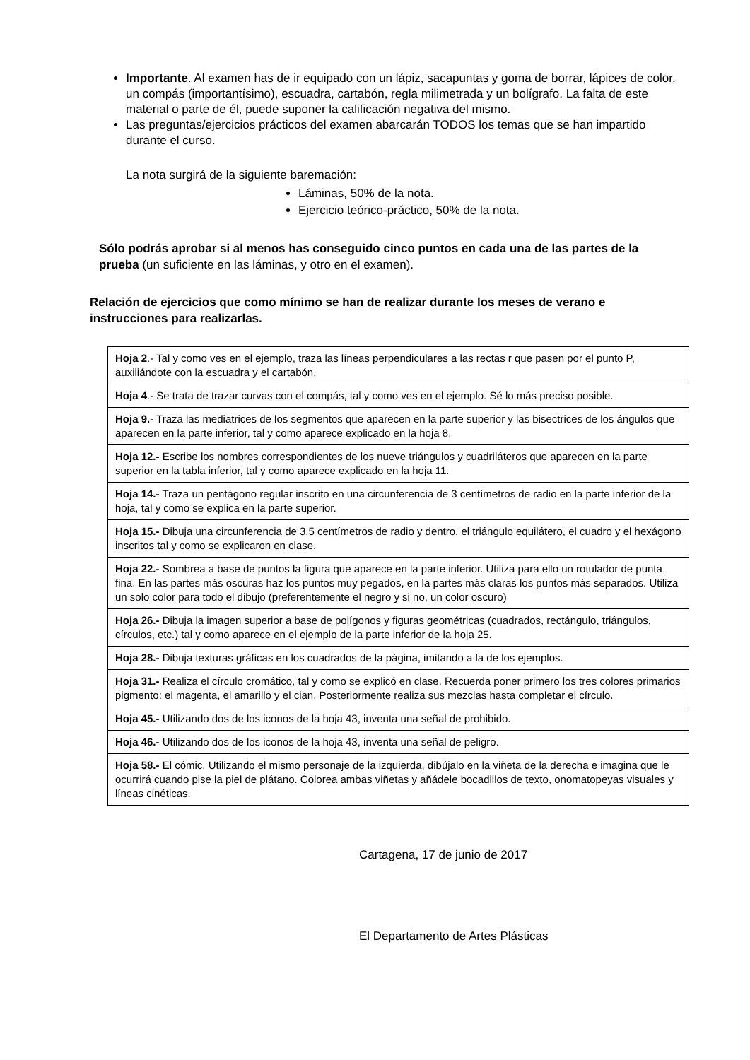Importante. Al examen has de ir equipado con un lápiz, sacapuntas y goma de borrar, lápices de color, un compás (importantísimo), escuadra, cartabón, regla milimetrada y un bolígrafo. La falta de este material o parte de él, puede suponer la calificación negativa del mismo.
Las preguntas/ejercicios prácticos del examen abarcarán TODOS los temas que se han impartido durante el curso.
La nota surgirá de la siguiente baremación:
Láminas, 50% de la nota.
Ejercicio teórico-práctico, 50% de la nota.
Sólo podrás aprobar si al menos has conseguido cinco puntos en cada una de las partes de la prueba (un suficiente en las láminas, y otro en el examen).
Relación de ejercicios que como mínimo se han de realizar durante los meses de verano e instrucciones para realizarlas.
| Hoja 2 .- Tal y como ves en el ejemplo, traza las líneas perpendiculares a las rectas r que pasen por el punto P, auxiliándote con la escuadra y el cartabón. |
| Hoja 4 .- Se trata de trazar curvas con el compás, tal y como ves en el ejemplo. Sé lo más preciso posible. |
| Hoja 9.- Traza las mediatrices de los segmentos que aparecen en la parte superior y las bisectrices de los ángulos que aparecen en la parte inferior, tal y como aparece explicado en la hoja 8. |
| Hoja 12.- Escribe los nombres correspondientes de los nueve triángulos y cuadriláteros que aparecen en la parte superior en la tabla inferior, tal y como aparece explicado en la hoja 11. |
| Hoja 14.- Traza un pentágono regular inscrito en una circunferencia de 3 centímetros de radio en la parte inferior de la hoja, tal y como se explica en la parte superior. |
| Hoja 15.- Dibuja una circunferencia de 3,5 centímetros de radio y dentro, el triángulo equilátero, el cuadro y el hexágono inscritos tal y como se explicaron en clase. |
| Hoja 22.- Sombrea a base de puntos la figura que aparece en la parte inferior. Utiliza para ello un rotulador de punta fina. En las partes más oscuras haz los puntos muy pegados, en la partes más claras los puntos más separados. Utiliza un solo color para todo el dibujo (preferentemente el negro y si no, un color oscuro) |
| Hoja 26.- Dibuja la imagen superior a base de polígonos y figuras geométricas (cuadrados, rectángulo, triángulos, círculos, etc.) tal y como aparece en el ejemplo de la parte inferior de la hoja 25. |
| Hoja 28.- Dibuja texturas gráficas en los cuadrados de la página, imitando a la de los ejemplos. |
| Hoja 31.- Realiza el círculo cromático, tal y como se explicó en clase. Recuerda poner primero los tres colores primarios pigmento: el magenta, el amarillo y el cian. Posteriormente realiza sus mezclas hasta completar el círculo. |
| Hoja 45.- Utilizando dos de los iconos de la hoja 43, inventa una señal de prohibido. |
| Hoja 46.- Utilizando dos de los iconos de la hoja 43, inventa una señal de peligro. |
| Hoja 58.- El cómic. Utilizando el mismo personaje de la izquierda, dibújalo en la viñeta de la derecha e imagina que le ocurrirá cuando pise la piel de plátano. Colorea ambas viñetas y añádele bocadillos de texto, onomatopeyas visuales y líneas cinéticas. |
Cartagena, 17 de junio de 2017
El Departamento de Artes Plásticas